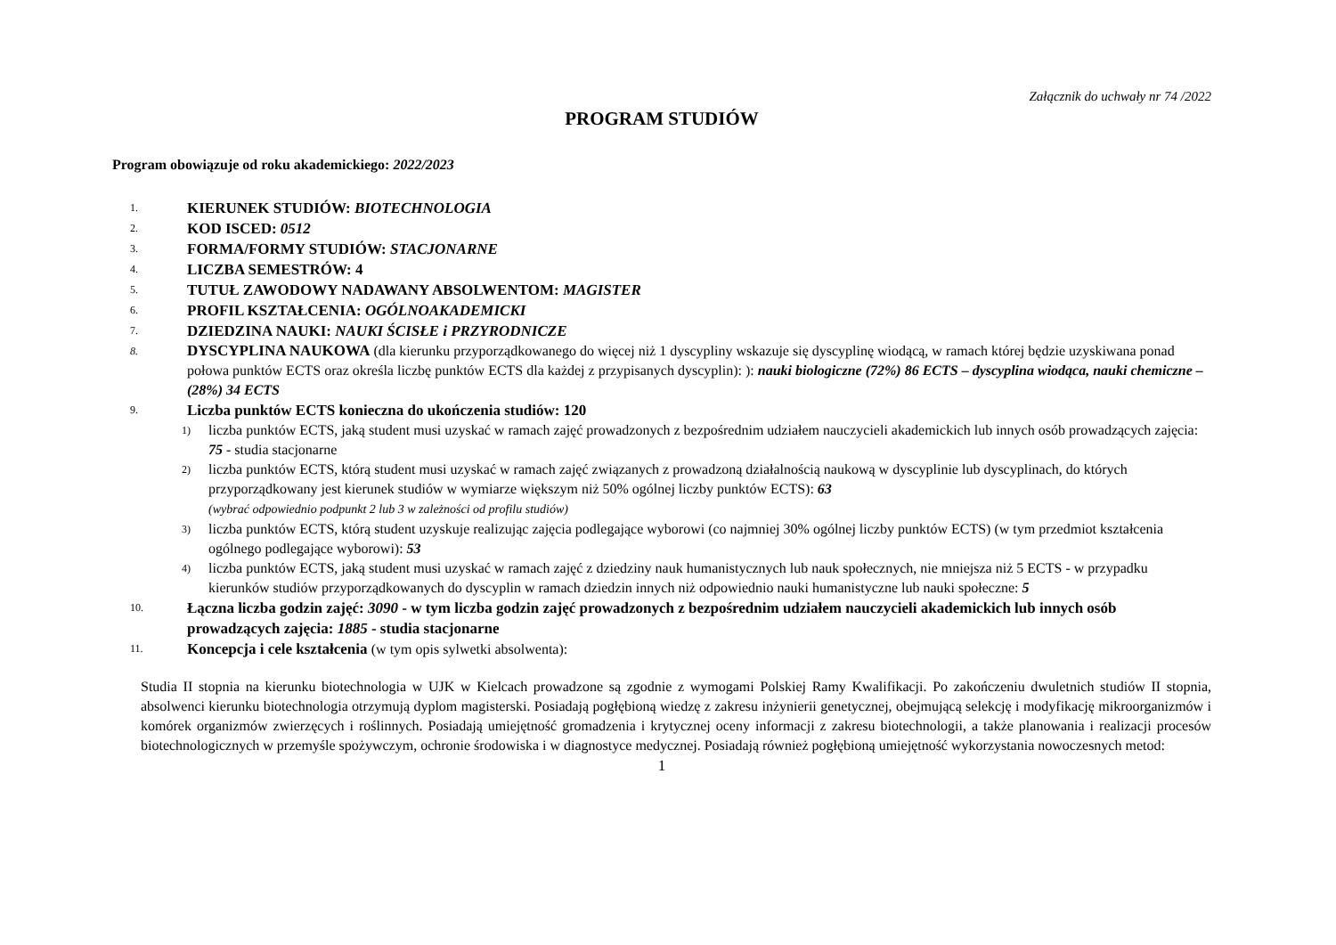Załącznik do uchwały nr 74 /2022
PROGRAM STUDIÓW
Program obowiązuje od roku akademickiego: 2022/2023
1.
KIERUNEK STUDIÓW: BIOTECHNOLOGIA
2.
KOD ISCED: 0512
3.
FORMA/FORMY STUDIÓW: STACJONARNE
4.
LICZBA SEMESTRÓW: 4
5.
TUTUŁ ZAWODOWY NADAWANY ABSOLWENTOM: MAGISTER
6.
PROFIL KSZTAŁCENIA: OGÓLNOAKADEMICKI
7.
DZIEDZINA NAUKI: NAUKI ŚCISŁE i PRZYRODNICZE
8.
DYSCYPLINA NAUKOWA (dla kierunku przyporządkowanego do więcej niż 1 dyscypliny wskazuje się dyscyplinę wiodącą, w ramach której będzie uzyskiwana ponad połowa punktów ECTS oraz określa liczbę punktów ECTS dla każdej z przypisanych dyscyplin): ): nauki biologiczne (72%) 86 ECTS – dyscyplina wiodąca, nauki chemiczne – (28%) 34 ECTS
9.
Liczba punktów ECTS konieczna do ukończenia studiów: 120
1)
liczba punktów ECTS, jaką student musi uzyskać w ramach zajęć prowadzonych z bezpośrednim udziałem nauczycieli akademickich lub innych osób prowadzących zajęcia: 75 - studia stacjonarne
2)
liczba punktów ECTS, którą student musi uzyskać w ramach zajęć związanych z prowadzoną działalnością naukową w dyscyplinie lub dyscyplinach, do których przyporządkowany jest kierunek studiów w wymiarze większym niż 50% ogólnej liczby punktów ECTS): 63
(wybrać odpowiednio podpunkt 2 lub 3 w zależności od profilu studiów)
3)
liczba punktów ECTS, którą student uzyskuje realizując zajęcia podlegające wyborowi (co najmniej 30% ogólnej liczby punktów ECTS) (w tym przedmiot kształcenia ogólnego podlegające wyborowi): 53
4)
liczba punktów ECTS, jaką student musi uzyskać w ramach zajęć z dziedziny nauk humanistycznych lub nauk społecznych, nie mniejsza niż 5 ECTS - w przypadku kierunków studiów przyporządkowanych do dyscyplin w ramach dziedzin innych niż odpowiednio nauki humanistyczne lub nauki społeczne: 5
10.
Łączna liczba godzin zajęć: 3090 - w tym liczba godzin zajęć prowadzonych z bezpośrednim udziałem nauczycieli akademickich lub innych osób prowadzących zajęcia: 1885 - studia stacjonarne
11.
Koncepcja i cele kształcenia (w tym opis sylwetki absolwenta):
Studia II stopnia na kierunku biotechnologia w UJK w Kielcach prowadzone są zgodnie z wymogami Polskiej Ramy Kwalifikacji. Po zakończeniu dwuletnich studiów II stopnia, absolwenci kierunku biotechnologia otrzymują dyplom magisterski. Posiadają pogłębioną wiedzę z zakresu inżynierii genetycznej, obejmującą selekcję i modyfikację mikroorganizmów i komórek organizmów zwierzęcych i roślinnych. Posiadają umiejętność gromadzenia i krytycznej oceny informacji z zakresu biotechnologii, a także planowania i realizacji procesów biotechnologicznych w przemyśle spożywczym, ochronie środowiska i w diagnostyce medycznej. Posiadają również pogłębioną umiejętność wykorzystania nowoczesnych metod:
1